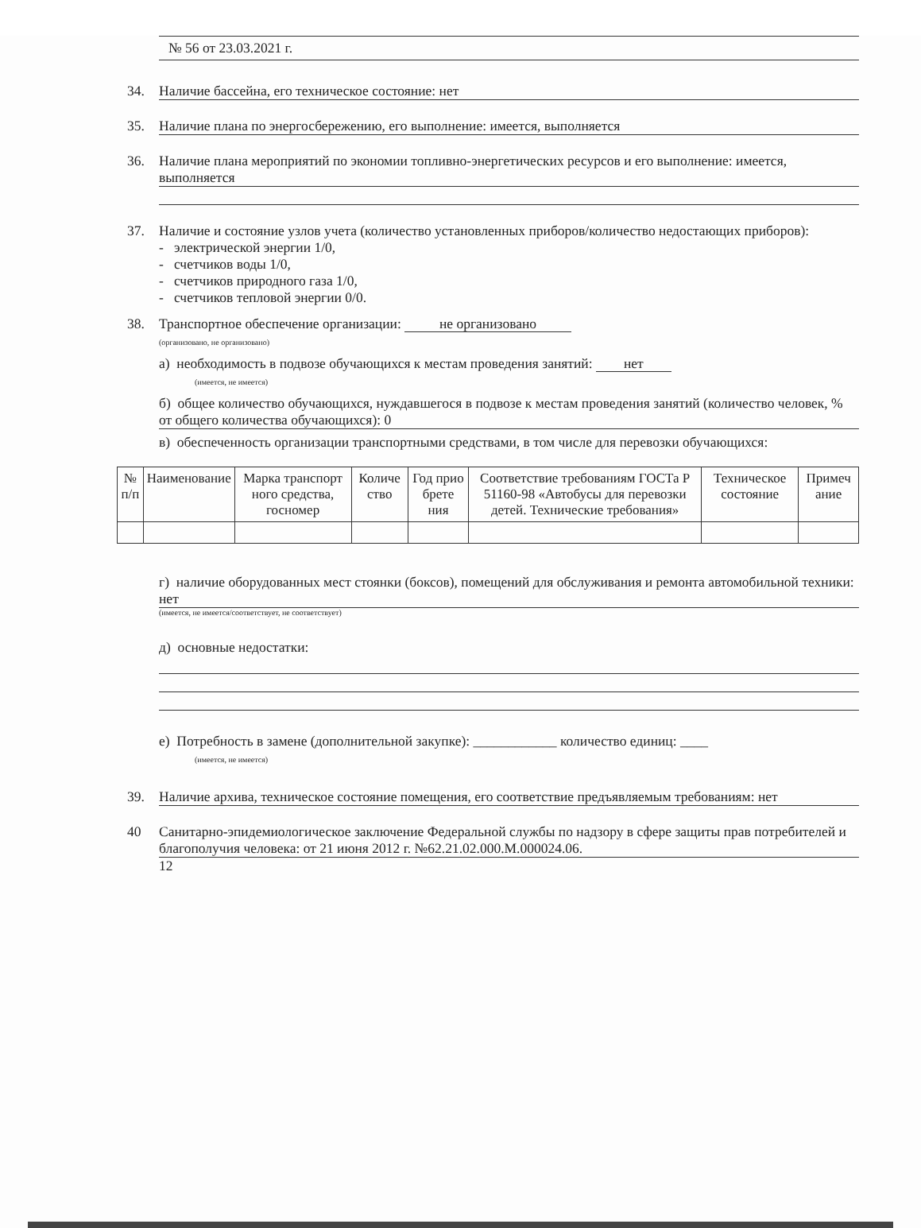№ 56 от 23.03.2021 г.
34. Наличие бассейна, его техническое состояние: нет
35. Наличие плана по энергосбережению, его выполнение: имеется, выполняется
36. Наличие плана мероприятий по экономии топливно-энергетических ресурсов и его выполнение: имеется, выполняется
37. Наличие и состояние узлов учета (количество установленных приборов/количество недостающих приборов):
- электрической энергии 1/0,
- счетчиков воды 1/0,
- счетчиков природного газа 1/0,
- счетчиков тепловой энергии 0/0.
38. Транспортное обеспечение организации: не организовано
(организовано, не организовано)
а) необходимость в подвозе обучающихся к местам проведения занятий: нет
(имеется, не имеется)
б) общее количество обучающихся, нуждавшегося в подвозе к местам проведения занятий (количество человек, % от общего количества обучающихся): 0
в) обеспеченность организации транспортными средствами, в том числе для перевозки обучающихся:
| № п/п | Наименование | Марка транспорт ного средства, госномер | Количе ство | Год прио брете ния | Соответствие требованиям ГОСТа Р 51160-98 «Автобусы для перевозки детей. Технические требования» | Техническое состояние | Примеч ание |
| --- | --- | --- | --- | --- | --- | --- | --- |
г) наличие оборудованных мест стоянки (боксов), помещений для обслуживания и ремонта автомобильной техники: нет
(имеется, не имеется/соответствует, не соответствует)
д) основные недостатки:
е) Потребность в замене (дополнительной закупке): ____________ количество единиц: ____
(имеется, не имеется)
39. Наличие архива, техническое состояние помещения, его соответствие предъявляемым требованиям: нет
40 Санитарно-эпидемиологическое заключение Федеральной службы по надзору в сфере защиты прав потребителей и благополучия человека: от 21 июня 2012 г. №62.21.02.000.М.000024.06.
12